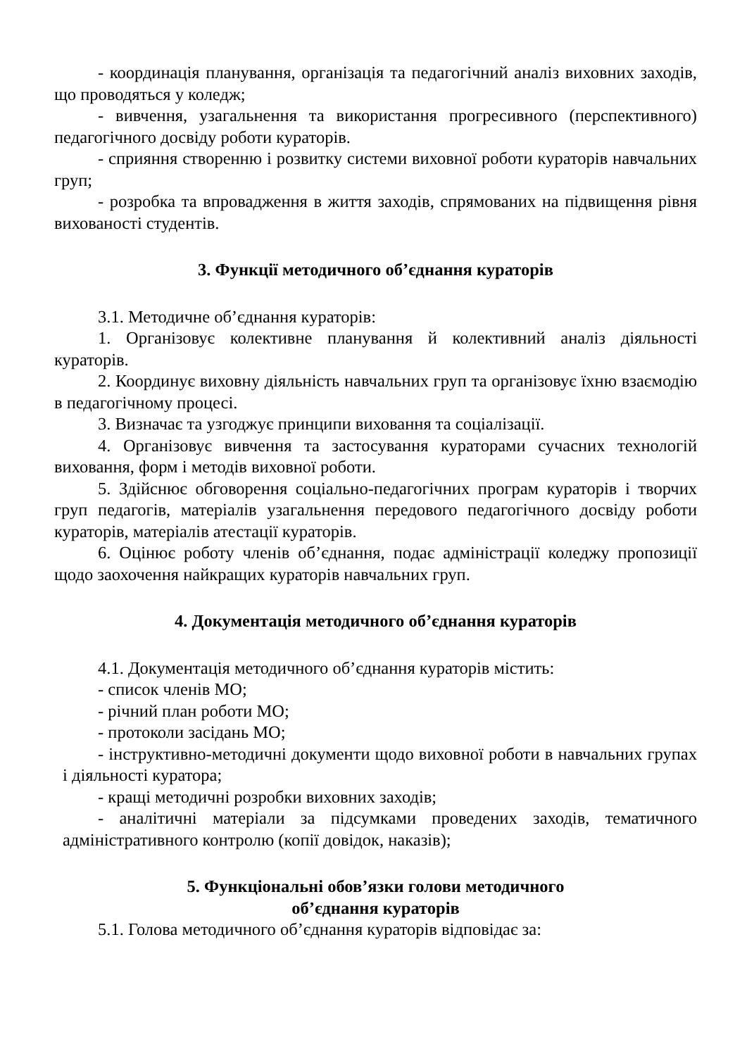- координація планування, організація та педагогічний аналіз виховних заходів, що проводяться у коледж;
- вивчення, узагальнення та використання прогресивного (перспективного) педагогічного досвіду роботи кураторів.
- сприяння створенню і розвитку системи виховної роботи кураторів навчальних груп;
- розробка та впровадження в життя заходів, спрямованих на підвищення рівня вихованості студентів.
3. Функції методичного об’єднання кураторів
3.1. Методичне об’єднання кураторів:
1. Організовує колективне планування й колективний аналіз діяльності кураторів.
2. Координує виховну діяльність навчальних груп та організовує їхню взаємодію в педагогічному процесі.
3. Визначає та узгоджує принципи виховання та соціалізації.
4. Організовує вивчення та застосування кураторами сучасних технологій виховання, форм і методів виховної роботи.
5. Здійснює обговорення соціально-педагогічних програм кураторів і творчих груп педагогів, матеріалів узагальнення передового педагогічного досвіду роботи кураторів, матеріалів атестації кураторів.
6. Оцінює роботу членів об’єднання, подає адміністрації коледжу пропозиції щодо заохочення найкращих кураторів навчальних груп.
4. Документація методичного об’єднання кураторів
4.1. Документація методичного об’єднання кураторів містить:
- список членів МО;
- річний план роботи МО;
- протоколи засідань МО;
- інструктивно-методичні документи щодо виховної роботи в навчальних групах і діяльності куратора;
- кращі методичні розробки виховних заходів;
- аналітичні матеріали за підсумками проведених заходів, тематичного адміністративного контролю (копії довідок, наказів);
5. Функціональні обов’язки голови методичного
об’єднання кураторів
5.1. Голова методичного об’єднання кураторів відповідає за: